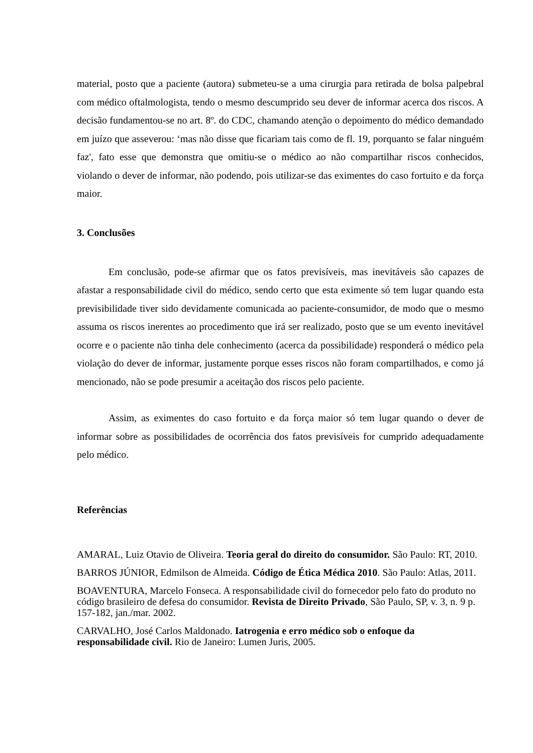material, posto que a paciente (autora) submeteu-se a uma cirurgia para retirada de bolsa palpebral com médico oftalmologista, tendo o mesmo descumprido seu dever de informar acerca dos riscos. A decisão fundamentou-se no art. 8º. do CDC, chamando atenção o depoimento do médico demandado em juízo que asseverou: ‘mas não disse que ficariam tais como de fl. 19, porquanto se falar ninguém faz', fato esse que demonstra que omitiu-se o médico ao não compartilhar riscos conhecidos, violando o dever de informar, não podendo, pois utilizar-se das eximentes do caso fortuito e da força maior.
3. Conclusões
Em conclusão, pode-se afirmar que os fatos previsíveis, mas inevitáveis são capazes de afastar a responsabilidade civil do médico, sendo certo que esta eximente só tem lugar quando esta previsibilidade tiver sido devidamente comunicada ao paciente-consumidor, de modo que o mesmo assuma os riscos inerentes ao procedimento que irá ser realizado, posto que se um evento inevitável ocorre e o paciente não tinha dele conhecimento (acerca da possibilidade) responderá o médico pela violação do dever de informar, justamente porque esses riscos não foram compartilhados, e como já mencionado, não se pode presumir a aceitação dos riscos pelo paciente.
Assim, as eximentes do caso fortuito e da força maior só tem lugar quando o dever de informar sobre as possibilidades de ocorrência dos fatos previsíveis for cumprido adequadamente pelo médico.
Referências
AMARAL, Luiz Otavio de Oliveira. Teoria geral do direito do consumidor. São Paulo: RT, 2010.
BARROS JÚNIOR, Edmilson de Almeida. Código de Ética Médica 2010. São Paulo: Atlas, 2011.
BOAVENTURA, Marcelo Fonseca. A responsabilidade civil do fornecedor pelo fato do produto no código brasileiro de defesa do consumidor. Revista de Direito Privado, São Paulo, SP, v. 3, n. 9 p. 157-182, jan./mar. 2002.
CARVALHO, José Carlos Maldonado. Iatrogenia e erro médico sob o enfoque da responsabilidade civil. Rio de Janeiro: Lumen Juris, 2005.